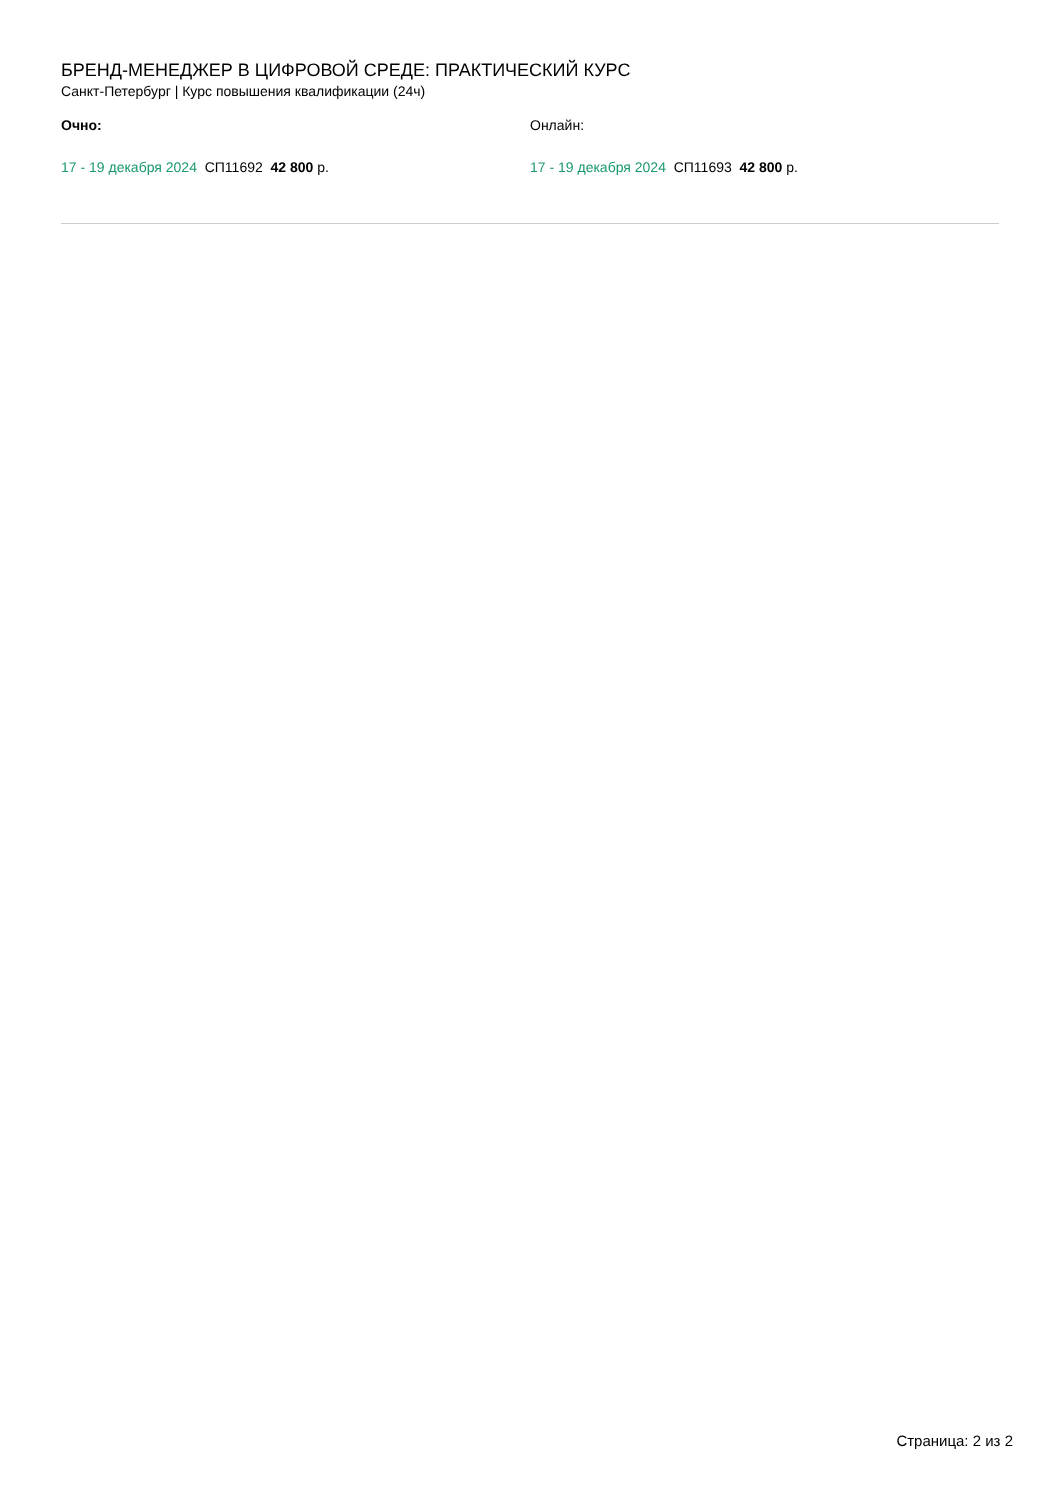БРЕНД-МЕНЕДЖЕР В ЦИФРОВОЙ СРЕДЕ: ПРАКТИЧЕСКИЙ КУРС
Санкт-Петербург | Курс повышения квалификации (24ч)
Очно:
17 - 19 декабря 2024 СП11692 42 800 р.
Онлайн:
17 - 19 декабря 2024 СП11693 42 800 р.
Страница: 2 из 2